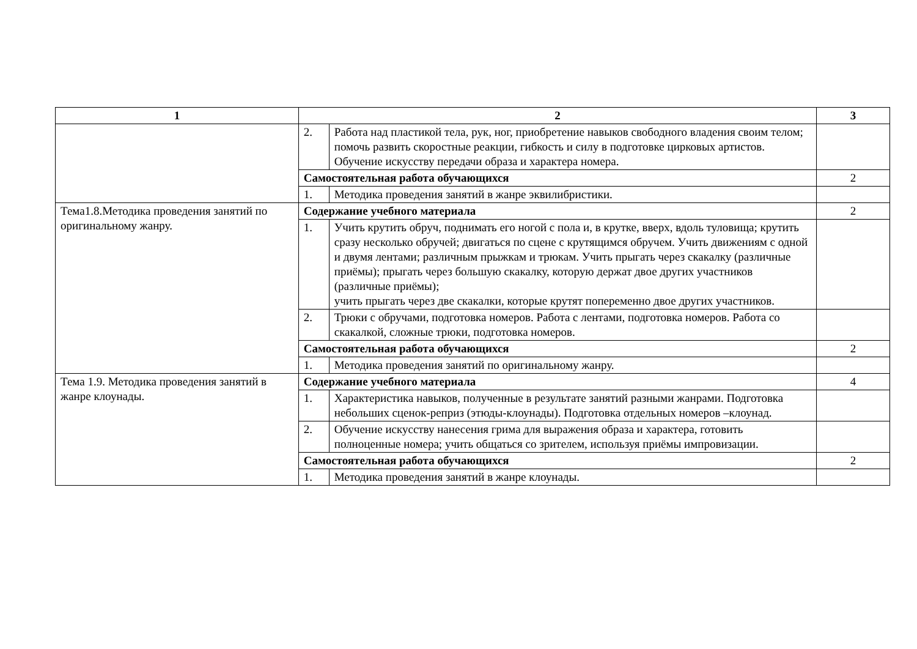| 1 | 2 | | 3 |
| --- | --- | --- | --- |
| | 2. | Работа над пластикой тела, рук, ног, приобретение навыков свободного владения своим телом; помочь развить скоростные реакции, гибкость и силу в подготовке цирковых артистов. Обучение искусству передачи образа и характера номера. | |
| | Самостоятельная работа обучающихся | | 2 |
| | 1. | Методика проведения занятий в жанре эквилибристики. | |
| Тема1.8.Методика проведения занятий по оригинальному жанру. | Содержание учебного материала | | 2 |
| | 1. | Учить крутить обруч, поднимать его ногой с пола и, в крутке, вверх, вдоль туловища; крутить сразу несколько обручей; двигаться по сцене с крутящимся обручем. Учить движениям с одной и двумя лентами; различным прыжкам и трюкам. Учить прыгать через скакалку (различные приёмы); прыгать через большую скакалку, которую держат двое других участников (различные приёмы); учить прыгать через две скакалки, которые крутят попеременно двое других участников. | |
| | 2. | Трюки с обручами, подготовка номеров. Работа с лентами, подготовка номеров. Работа со скакалкой, сложные трюки, подготовка номеров. | |
| | Самостоятельная работа обучающихся | | 2 |
| | 1. | Методика проведения занятий по оригинальному жанру. | |
| Тема 1.9. Методика проведения занятий в жанре клоунады. | Содержание учебного материала | | 4 |
| | 1. | Характеристика навыков, полученные в результате занятий разными жанрами. Подготовка небольших сценок-реприз (этюды-клоунады). Подготовка отдельных номеров –клоунад. | |
| | 2. | Обучение искусству нанесения грима для выражения образа и характера, готовить полноценные номера; учить общаться со зрителем, используя приёмы импровизации. | |
| | Самостоятельная работа обучающихся | | 2 |
| | 1. | Методика проведения занятий в жанре клоунады. | |